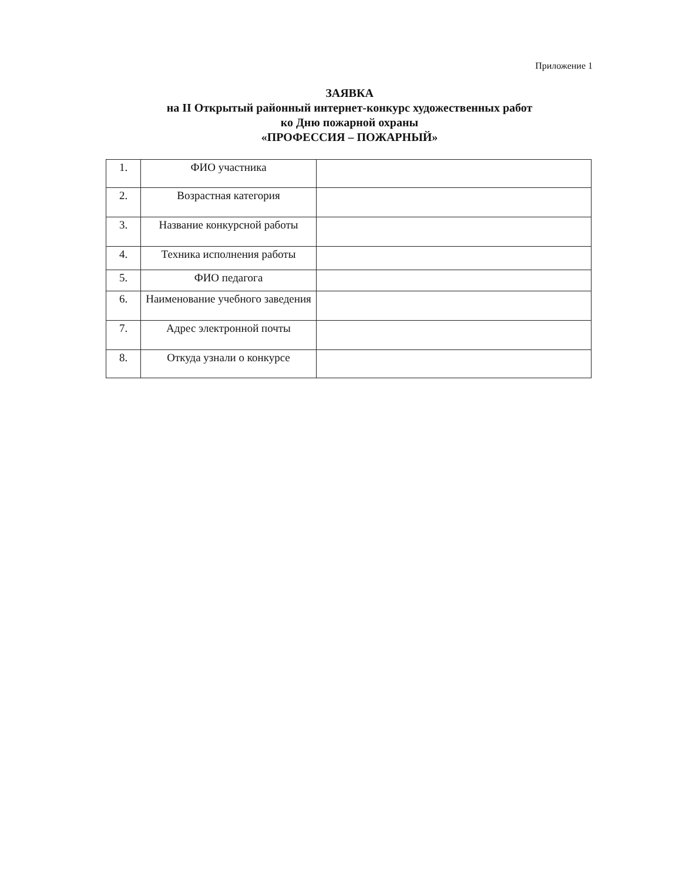Приложение 1
ЗАЯВКА
на II Открытый районный интернет-конкурс художественных работ
ко Дню пожарной охраны
«ПРОФЕССИЯ – ПОЖАРНЫЙ»
| 1. | ФИО участника | |
| 2. | Возрастная категория | |
| 3. | Название конкурсной работы | |
| 4. | Техника исполнения работы | |
| 5. | ФИО педагога | |
| 6. | Наименование учебного заведения | |
| 7. | Адрес электронной почты | |
| 8. | Откуда узнали о конкурсе | |